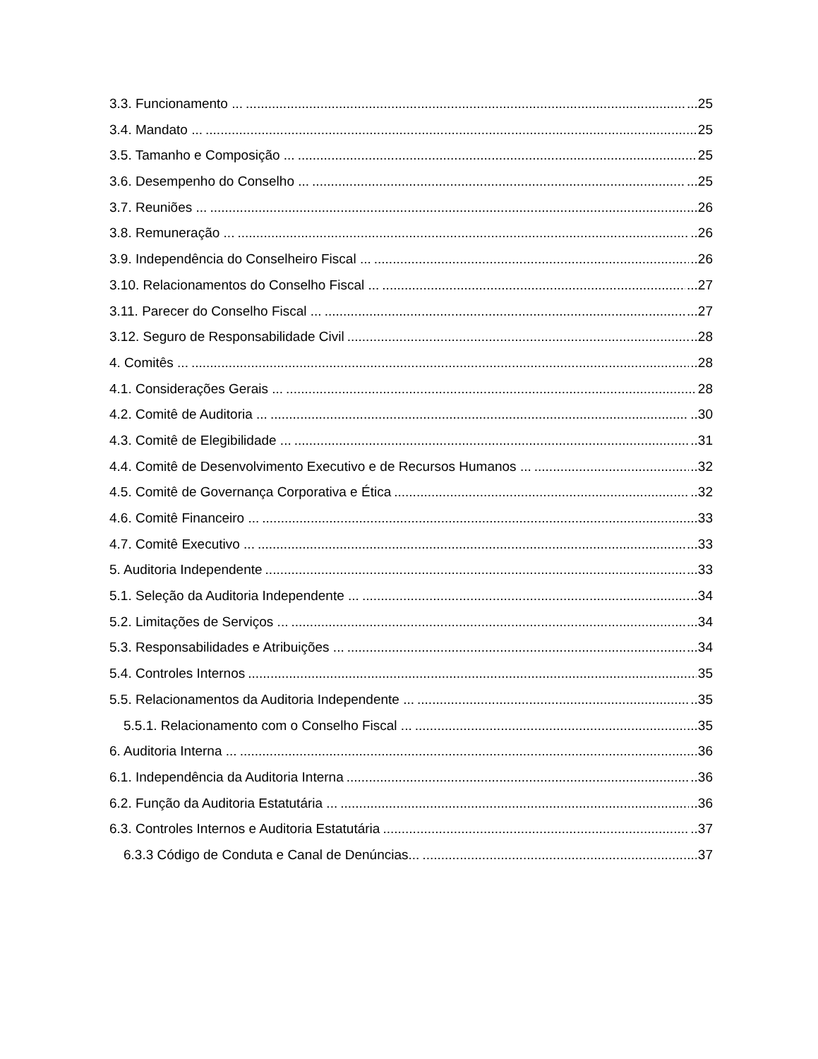3.3. Funcionamento ... ...25
3.4. Mandato ... 25
3.5. Tamanho e Composição ... 25
3.6. Desempenho do Conselho ... ...25
3.7. Reuniões ... ...26
3.8. Remuneração ... ..26
3.9. Independência do Conselheiro Fiscal ... ..26
3.10. Relacionamentos do Conselho Fiscal ... ...27
3.11. Parecer do Conselho Fiscal ... ...27
3.12. Seguro de Responsabilidade Civil ..28
4. Comitês ... ..28
4.1. Considerações Gerais ... 28
4.2. Comitê de Auditoria ... ..30
4.3. Comitê de Elegibilidade ... ..31
4.4. Comitê de Desenvolvimento Executivo e de Recursos Humanos ... ..32
4.5. Comitê de Governança Corporativa e Ética ..32
4.6. Comitê Financeiro ... 33
4.7. Comitê Executivo ... ...33
5. Auditoria Independente ...33
5.1. Seleção da Auditoria Independente ... ..34
5.2. Limitações de Serviços ... ...34
5.3. Responsabilidades e Atribuições ... ...34
5.4. Controles Internos 35
5.5. Relacionamentos da Auditoria Independente ... ..35
5.5.1. Relacionamento com o Conselho Fiscal ... ...35
6. Auditoria Interna ... 36
6.1. Independência da Auditoria Interna ..36
6.2. Função da Auditoria Estatutária ... ..36
6.3. Controles Internos e Auditoria Estatutária ..37
6.3.3 Código de Conduta e Canal de Denúncias... 37